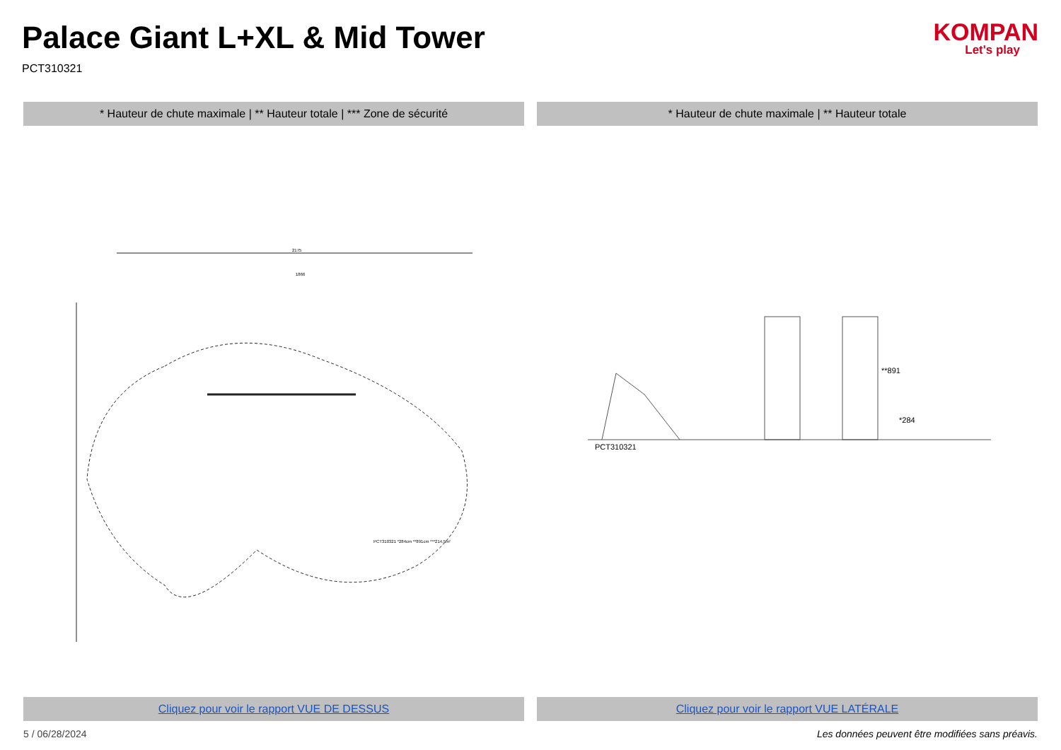Palace Giant L+XL & Mid Tower
PCT310321
KOMPAN
Let's play
* Hauteur de chute maximale | ** Hauteur totale | *** Zone de sécurité
* Hauteur de chute maximale | ** Hauteur totale
2175
1866
PCT310321 *284cm **891cm ***214.5m²
PCT310321
**891
*284
Cliquez pour voir le rapport VUE DE DESSUS
Cliquez pour voir le rapport VUE LATÉRALE
5 / 06/28/2024 Les données peuvent être modifiées sans préavis.